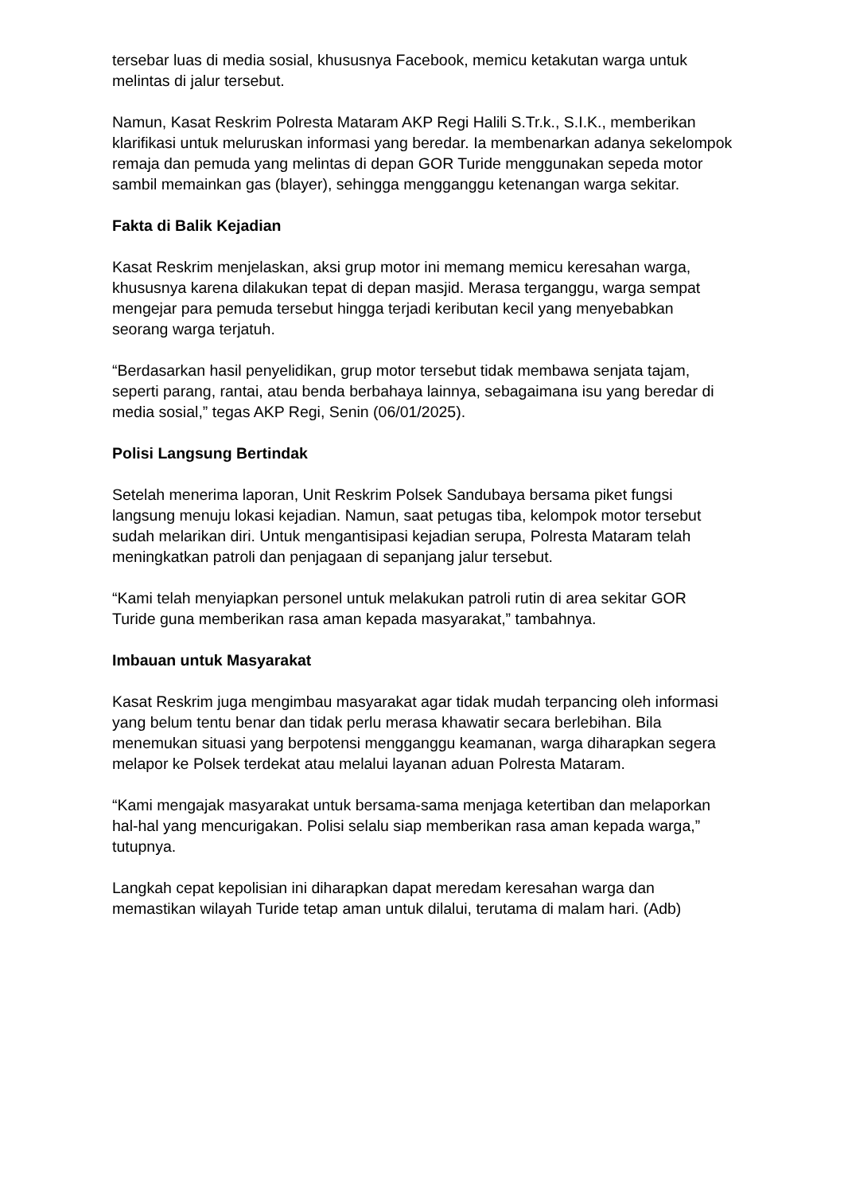tersebar luas di media sosial, khususnya Facebook, memicu ketakutan warga untuk melintas di jalur tersebut.
Namun, Kasat Reskrim Polresta Mataram AKP Regi Halili S.Tr.k., S.I.K., memberikan klarifikasi untuk meluruskan informasi yang beredar. Ia membenarkan adanya sekelompok remaja dan pemuda yang melintas di depan GOR Turide menggunakan sepeda motor sambil memainkan gas (blayer), sehingga mengganggu ketenangan warga sekitar.
Fakta di Balik Kejadian
Kasat Reskrim menjelaskan, aksi grup motor ini memang memicu keresahan warga, khususnya karena dilakukan tepat di depan masjid. Merasa terganggu, warga sempat mengejar para pemuda tersebut hingga terjadi keributan kecil yang menyebabkan seorang warga terjatuh.
“Berdasarkan hasil penyelidikan, grup motor tersebut tidak membawa senjata tajam, seperti parang, rantai, atau benda berbahaya lainnya, sebagaimana isu yang beredar di media sosial,” tegas AKP Regi, Senin (06/01/2025).
Polisi Langsung Bertindak
Setelah menerima laporan, Unit Reskrim Polsek Sandubaya bersama piket fungsi langsung menuju lokasi kejadian. Namun, saat petugas tiba, kelompok motor tersebut sudah melarikan diri. Untuk mengantisipasi kejadian serupa, Polresta Mataram telah meningkatkan patroli dan penjagaan di sepanjang jalur tersebut.
“Kami telah menyiapkan personel untuk melakukan patroli rutin di area sekitar GOR Turide guna memberikan rasa aman kepada masyarakat,” tambahnya.
Imbauan untuk Masyarakat
Kasat Reskrim juga mengimbau masyarakat agar tidak mudah terpancing oleh informasi yang belum tentu benar dan tidak perlu merasa khawatir secara berlebihan. Bila menemukan situasi yang berpotensi mengganggu keamanan, warga diharapkan segera melapor ke Polsek terdekat atau melalui layanan aduan Polresta Mataram.
“Kami mengajak masyarakat untuk bersama-sama menjaga ketertiban dan melaporkan hal-hal yang mencurigakan. Polisi selalu siap memberikan rasa aman kepada warga,” tutupnya.
Langkah cepat kepolisian ini diharapkan dapat meredam keresahan warga dan memastikan wilayah Turide tetap aman untuk dilalui, terutama di malam hari. (Adb)